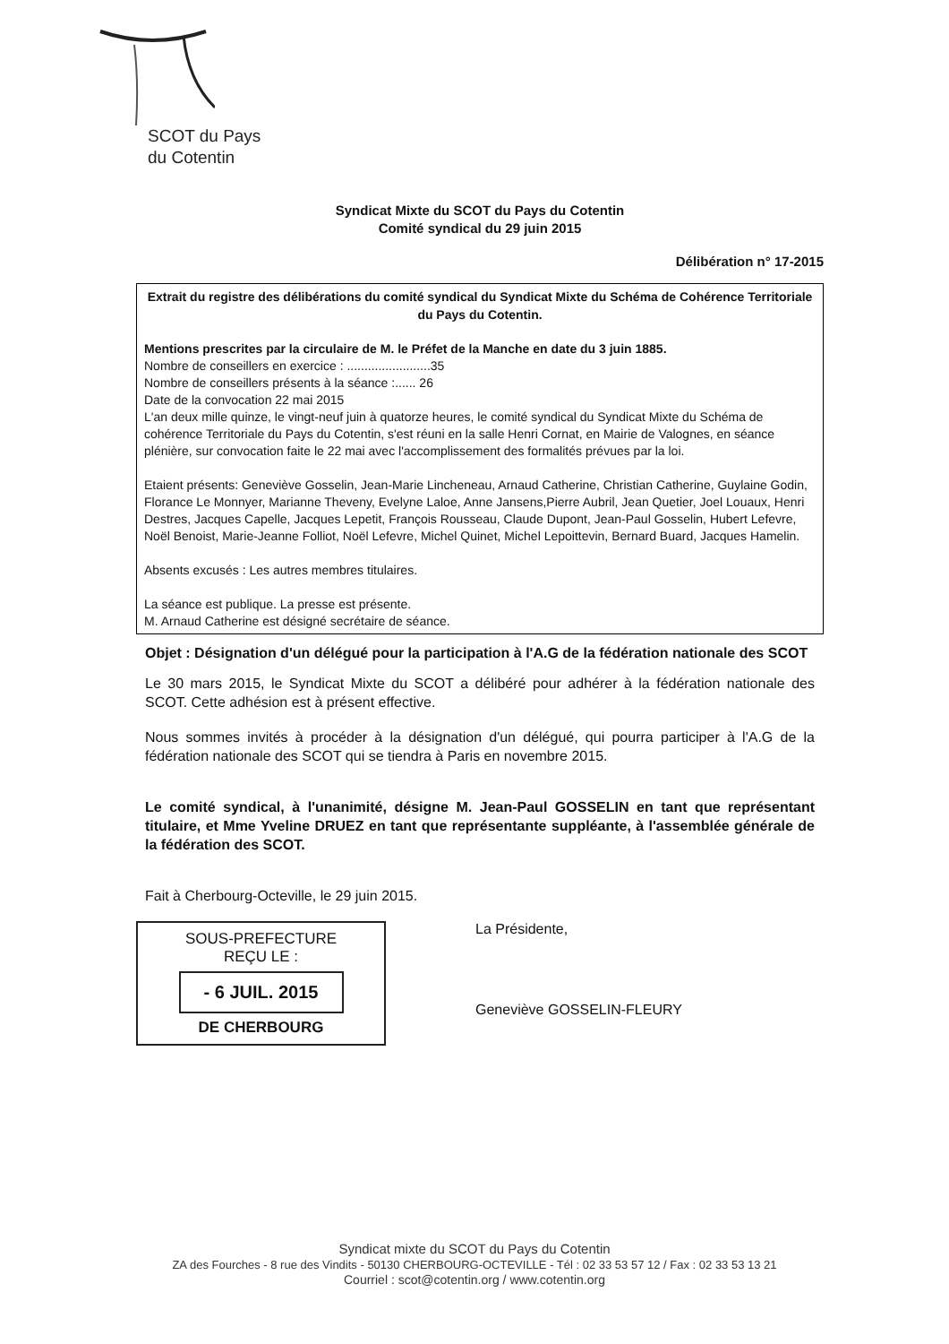SCOT du Pays
du Cotentin
Syndicat Mixte du SCOT du Pays du Cotentin
Comité syndical du 29 juin 2015
Délibération n° 17-2015
Extrait du registre des délibérations du comité syndical du Syndicat Mixte du Schéma de Cohérence Territoriale du Pays du Cotentin.
Mentions prescrites par la circulaire de M. le Préfet de la Manche en date du 3 juin 1885.
Nombre de conseillers en exercice : ........................35
Nombre de conseillers présents à la séance :...... 26
Date de la convocation 22 mai 2015
L'an deux mille quinze, le vingt-neuf juin à quatorze heures, le comité syndical du Syndicat Mixte du Schéma de cohérence Territoriale du Pays du Cotentin, s'est réuni en la salle Henri Cornat, en Mairie de Valognes, en séance plénière, sur convocation faite le 22 mai avec l'accomplissement des formalités prévues par la loi.
Etaient présents: Geneviève Gosselin, Jean-Marie Lincheneau, Arnaud Catherine, Christian Catherine, Guylaine Godin, Florance Le Monnyer, Marianne Theveny, Evelyne Laloe, Anne Jansens,Pierre Aubril, Jean Quetier, Joel Louaux, Henri Destres, Jacques Capelle, Jacques Lepetit, François Rousseau, Claude Dupont, Jean-Paul Gosselin, Hubert Lefevre, Noël Benoist, Marie-Jeanne Folliot, Noël Lefevre, Michel Quinet, Michel Lepoittevin, Bernard Buard, Jacques Hamelin.
Absents excusés : Les autres membres titulaires.
La séance est publique. La presse est présente.
M. Arnaud Catherine est désigné secrétaire de séance.
Objet : Désignation d'un délégué pour la participation à l'A.G de la fédération nationale des SCOT
Le 30 mars 2015, le Syndicat Mixte du SCOT a délibéré pour adhérer à la fédération nationale des SCOT. Cette adhésion est à présent effective.
Nous sommes invités à procéder à la désignation d'un délégué, qui pourra participer à l'A.G de la fédération nationale des SCOT qui se tiendra à Paris en novembre 2015.
Le comité syndical, à l'unanimité, désigne M. Jean-Paul GOSSELIN en tant que représentant titulaire, et Mme Yveline DRUEZ en tant que représentante suppléante, à l'assemblée générale de la fédération des SCOT.
Fait à Cherbourg-Octeville, le 29 juin 2015.
SOUS-PREFECTURE
REÇU LE :
- 6 JUIL. 2015
DE CHERBOURG
La Présidente,
Geneviève GOSSELIN-FLEURY
Syndicat mixte du SCOT du Pays du Cotentin
ZA des Fourches - 8 rue des Vindits - 50130 CHERBOURG-OCTEVILLE - Tél : 02 33 53 57 12 / Fax : 02 33 53 13 21
Courriel : scot@cotentin.org / www.cotentin.org